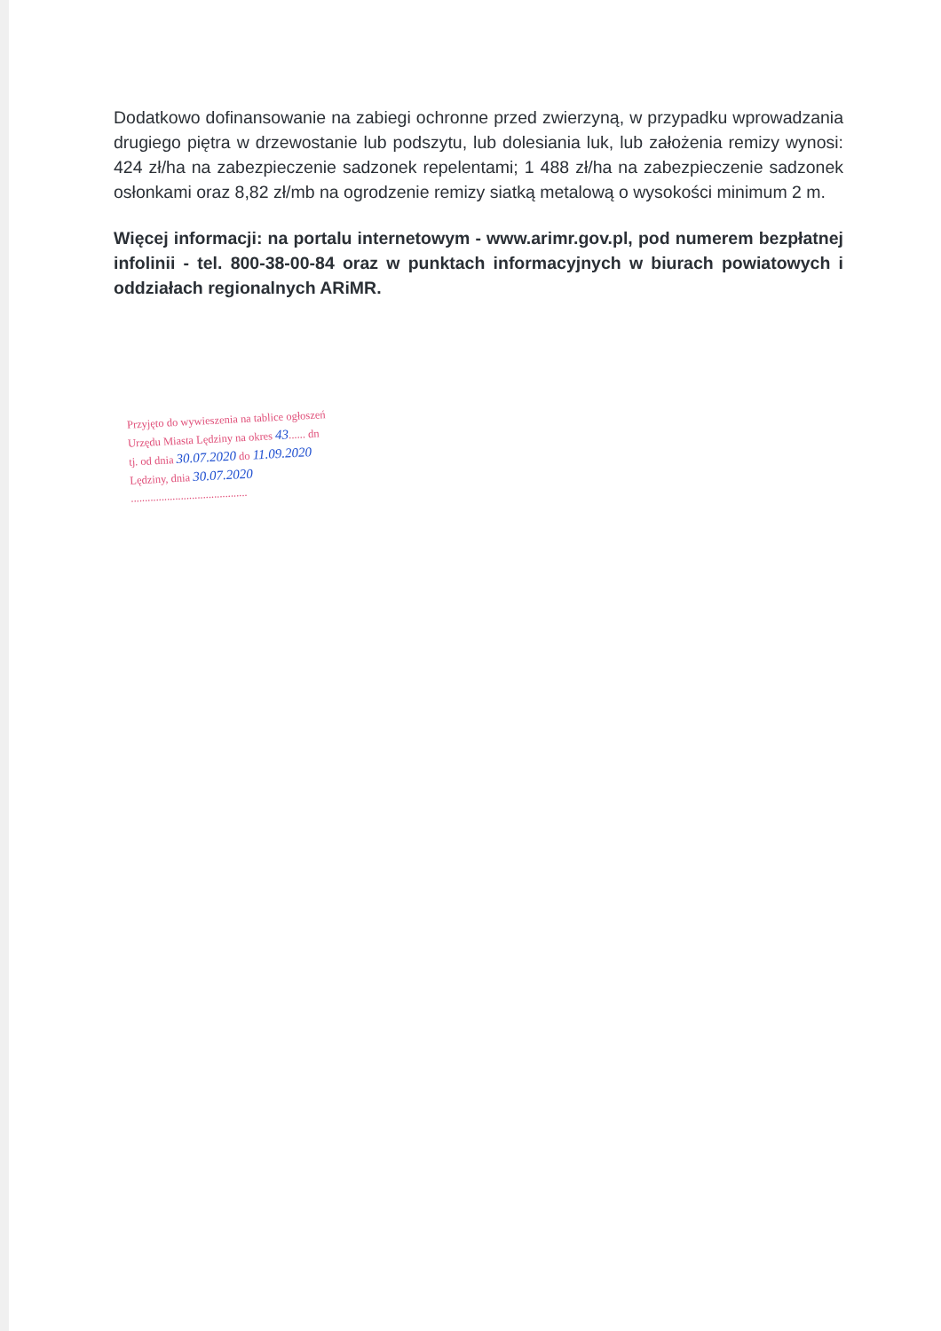Dodatkowo dofinansowanie na zabiegi ochronne przed zwierzyną, w przypadku wprowadzania drugiego piętra w drzewostanie lub podszytu, lub dolesiania luk, lub założenia remizy wynosi: 424 zł/ha na zabezpieczenie sadzonek repelentami; 1 488 zł/ha na zabezpieczenie sadzonek osłonkami oraz 8,82 zł/mb na ogrodzenie remizy siatką metalową o wysokości minimum 2 m.
Więcej informacji: na portalu internetowym - www.arimr.gov.pl, pod numerem bezpłatnej infolinii - tel. 800-38-00-84 oraz w punktach informacyjnych w biurach powiatowych i oddziałach regionalnych ARiMR.
Przyjęto do wywieszenia na tablice ogłoszeń
Urzędu Miasta Lędziny na okres 43...... dn
tj. od dnia 30.07.2020 do 11.09.2020
Lędziny, dnia 30.07.2020
..........................................